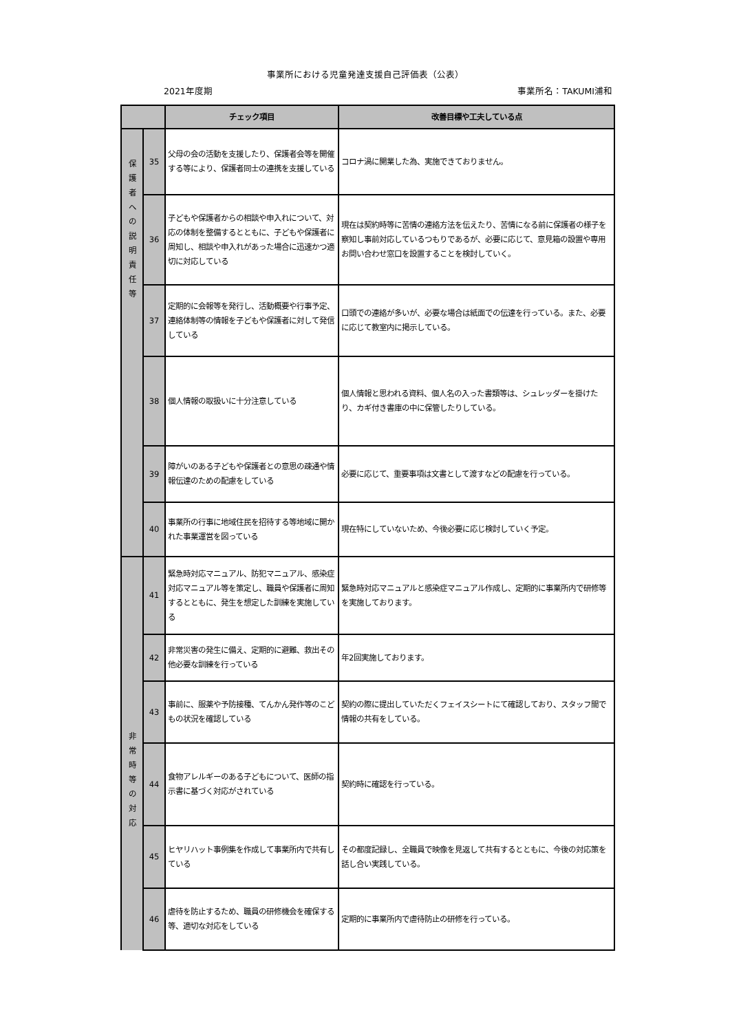事業所における児童発達支援自己評価表（公表）
2021年度期 事業所名：TAKUMI浦和
| | | チェック項目 | 改善目標や工夫している点 |
| --- | --- | --- | --- |
| 保 護 者 へ の 説 明 責 任 等 | 35 | 父母の会の活動を支援したり、保護者会等を開催する等により、保護者同士の連携を支援している | コロナ渦に開業した為、実施できておりません。 |
| | 36 | 子どもや保護者からの相談や申入れについて、対応の体制を整備するとともに、子どもや保護者に周知し、相談や申入れがあった場合に迅速かつ適切に対応している | 現在は契約時等に苦情の連絡方法を伝えたり、苦情になる前に保護者の様子を察知し事前対応しているつもりであるが、必要に応じて、意見箱の設置や専用お問い合わせ窓口を設置することを検討していく。 |
| | 37 | 定期的に会報等を発行し、活動概要や行事予定、連絡体制等の情報を子どもや保護者に対して発信している | 口頭での連絡が多いが、必要な場合は紙面での伝達を行っている。また、必要に応じて教室内に掲示している。 |
| | 38 | 個人情報の取扱いに十分注意している | 個人情報と思われる資料、個人名の入った書類等は、シュレッダーを掛けたり、カギ付き書庫の中に保管したりしている。 |
| | 39 | 障がいのある子どもや保護者との意思の疎通や情報伝達のための配慮をしている | 必要に応じて、重要事項は文書として渡すなどの配慮を行っている。 |
| | 40 | 事業所の行事に地域住民を招待する等地域に開かれた事業運営を図っている | 現在特にしていないため、今後必要に応じ検討していく予定。 |
| 非 常 時 等 の 対 応 | 41 | 緊急時対応マニュアル、防犯マニュアル、感染症対応マニュアル等を策定し、職員や保護者に周知するとともに、発生を想定した訓練を実施している | 緊急時対応マニュアルと感染症マニュアル作成し、定期的に事業所内で研修等を実施しております。 |
| | 42 | 非常災害の発生に備え、定期的に避難、救出その他必要な訓練を行っている | 年2回実施しております。 |
| | 43 | 事前に、服薬や予防接種、てんかん発作等のこどもの状況を確認している | 契約の際に提出していただくフェイスシートにて確認しており、スタッフ間で情報の共有をしている。 |
| | 44 | 食物アレルギーのある子どもについて、医師の指示書に基づく対応がされている | 契約時に確認を行っている。 |
| | 45 | ヒヤリハット事例集を作成して事業所内で共有している | その都度記録し、全職員で映像を見返して共有するとともに、今後の対応策を話し合い実践している。 |
| | 46 | 虐待を防止するため、職員の研修機会を確保する等、適切な対応をしている | 定期的に事業所内で虐待防止の研修を行っている。 |